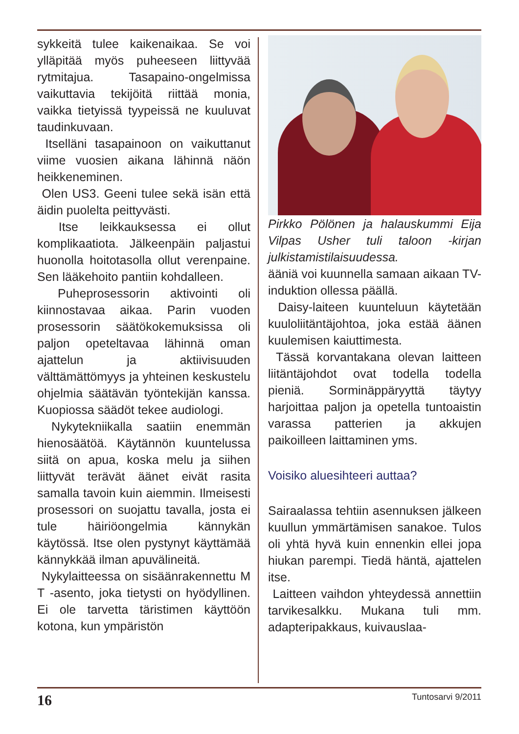sykkeitä tulee kaikenaikaa. Se voi ylläpitää myös puheeseen liittyvää rytmitajua. Tasapaino-ongelmissa vaikuttavia tekijöitä riittää monia, vaikka tietyissä tyypeissä ne kuuluvat taudinkuvaan.
Itselläni tasapainoon on vaikuttanut viime vuosien aikana lähinnä näön heikkeneminen.
Olen US3. Geeni tulee sekä isän että äidin puolelta peittyvästi.
Itse leikkauksessa ei ollut komplikaatiota. Jälkeenpäin paljastui huonolla hoitotasolla ollut verenpaine. Sen lääkehoito pantiin kohdalleen.
Puheprosessorin aktivointi oli kiinnostavaa aikaa. Parin vuoden prosessorin säätökokemuksissa oli paljon opeteltavaa lähinnä oman ajattelun ja aktiivisuuden välttämättömyys ja yhteinen keskustelu ohjelmia säätävän työntekijän kanssa. Kuopiossa säädöt tekee audiologi.
Nykytekniikalla saatiin enemmän hienosäätöä. Käytännön kuuntelussa siitä on apua, koska melu ja siihen liittyvät terävät äänet eivät rasita samalla tavoin kuin aiemmin. Ilmeisesti prosessori on suojattu tavalla, josta ei tule häiriöongelmia kännykän käytössä. Itse olen pystynyt käyttämää kännykkää ilman apuvälineitä.
Nykylaitteessa on sisäänrakennettu M T -asento, joka tietysti on hyödyllinen. Ei ole tarvetta täristimen käyttöön kotona, kun ympäristön
Pirkko Pölönen ja halauskummi Eija Vilpas Usher tuli taloon -kirjan julkistamistilaisuudessa.
ääniä voi kuunnella samaan aikaan TV-induktion ollessa päällä.
Daisy-laiteen kuunteluun käytetään kuuloliitäntäjohtoa, joka estää äänen kuulemisen kaiuttimesta.
Tässä korvantakana olevan laitteen liitäntäjohdot ovat todella todella pieniä. Sorminäppäryyttä täytyy harjoittaa paljon ja opetella tuntoaistin varassa patterien ja akkujen paikoilleen laittaminen yms.
Voisiko aluesihteeri auttaa?
Sairaalassa tehtiin asennuksen jälkeen kuullun ymmärtämisen sanakoe. Tulos oli yhtä hyvä kuin ennenkin ellei jopa hiukan parempi. Tiedä häntä, ajattelen itse.
Laitteen vaihdon yhteydessä annettiin tarvikesalkku. Mukana tuli mm. adapteripakkaus, kuivauslaa-
16 Tuntosarvi 9/2011